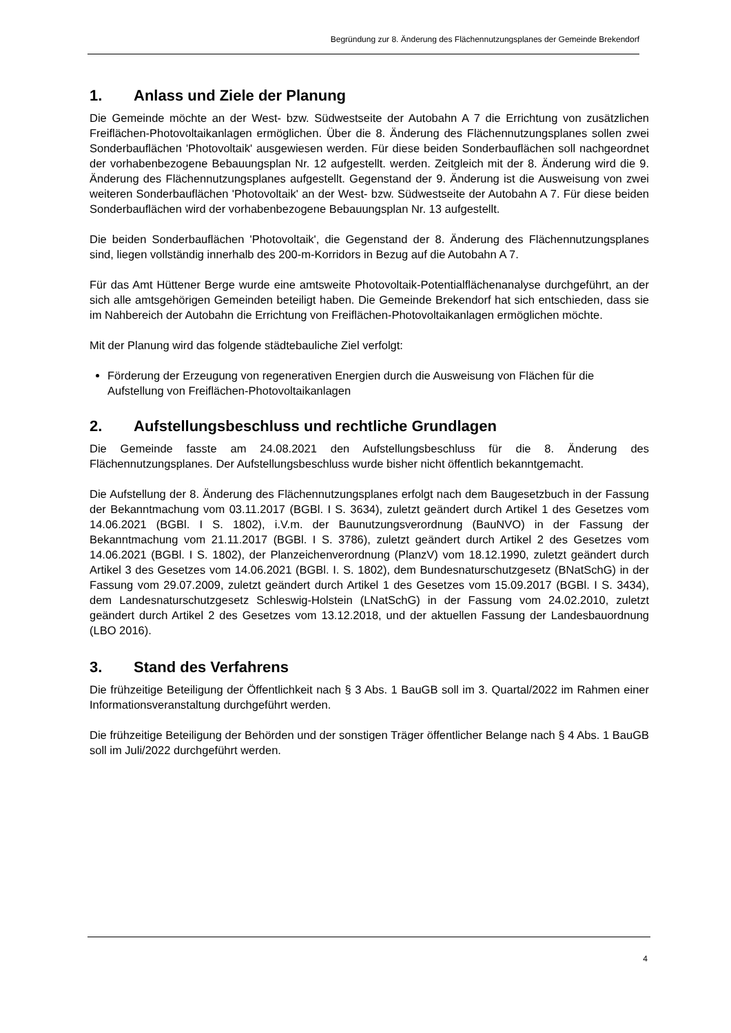Begründung zur 8. Änderung des Flächennutzungsplanes der Gemeinde Brekendorf
1. Anlass und Ziele der Planung
Die Gemeinde möchte an der West- bzw. Südwestseite der Autobahn A 7 die Errichtung von zusätzlichen Freiflächen-Photovoltaikanlagen ermöglichen. Über die 8. Änderung des Flächennutzungsplanes sollen zwei Sonderbauflächen 'Photovoltaik' ausgewiesen werden. Für diese beiden Sonderbauflächen soll nachgeordnet der vorhabenbezogene Bebauungsplan Nr. 12 aufgestellt. werden. Zeitgleich mit der 8. Änderung wird die 9. Änderung des Flächennutzungsplanes aufgestellt. Gegenstand der 9. Änderung ist die Ausweisung von zwei weiteren Sonderbauflächen 'Photovoltaik' an der West- bzw. Südwestseite der Autobahn A 7. Für diese beiden Sonderbauflächen wird der vorhabenbezogene Bebauungsplan Nr. 13 aufgestellt.
Die beiden Sonderbauflächen 'Photovoltaik', die Gegenstand der 8. Änderung des Flächennutzungsplanes sind, liegen vollständig innerhalb des 200-m-Korridors in Bezug auf die Autobahn A 7.
Für das Amt Hüttener Berge wurde eine amtsweite Photovoltaik-Potentialflächenanalyse durchgeführt, an der sich alle amtsgehörigen Gemeinden beteiligt haben. Die Gemeinde Brekendorf hat sich entschieden, dass sie im Nahbereich der Autobahn die Errichtung von Freiflächen-Photovoltaikanlagen ermöglichen möchte.
Mit der Planung wird das folgende städtebauliche Ziel verfolgt:
Förderung der Erzeugung von regenerativen Energien durch die Ausweisung von Flächen für die Aufstellung von Freiflächen-Photovoltaikanlagen
2. Aufstellungsbeschluss und rechtliche Grundlagen
Die Gemeinde fasste am 24.08.2021 den Aufstellungsbeschluss für die 8. Änderung des Flächennutzungsplanes. Der Aufstellungsbeschluss wurde bisher nicht öffentlich bekanntgemacht.
Die Aufstellung der 8. Änderung des Flächennutzungsplanes erfolgt nach dem Baugesetzbuch in der Fassung der Bekanntmachung vom 03.11.2017 (BGBl. I S. 3634), zuletzt geändert durch Artikel 1 des Gesetzes vom 14.06.2021 (BGBl. I S. 1802), i.V.m. der Baunutzungsverordnung (BauNVO) in der Fassung der Bekanntmachung vom 21.11.2017 (BGBl. I S. 3786), zuletzt geändert durch Artikel 2 des Gesetzes vom 14.06.2021 (BGBl. I S. 1802), der Planzeichenverordnung (PlanzV) vom 18.12.1990, zuletzt geändert durch Artikel 3 des Gesetzes vom 14.06.2021 (BGBl. I. S. 1802), dem Bundesnaturschutzgesetz (BNatSchG) in der Fassung vom 29.07.2009, zuletzt geändert durch Artikel 1 des Gesetzes vom 15.09.2017 (BGBl. I S. 3434), dem Landesnaturschutzgesetz Schleswig-Holstein (LNatSchG) in der Fassung vom 24.02.2010, zuletzt geändert durch Artikel 2 des Gesetzes vom 13.12.2018, und der aktuellen Fassung der Landesbauordnung (LBO 2016).
3. Stand des Verfahrens
Die frühzeitige Beteiligung der Öffentlichkeit nach § 3 Abs. 1 BauGB soll im 3. Quartal/2022 im Rahmen einer Informationsveranstaltung durchgeführt werden.
Die frühzeitige Beteiligung der Behörden und der sonstigen Träger öffentlicher Belange nach § 4 Abs. 1 BauGB soll im Juli/2022 durchgeführt werden.
4